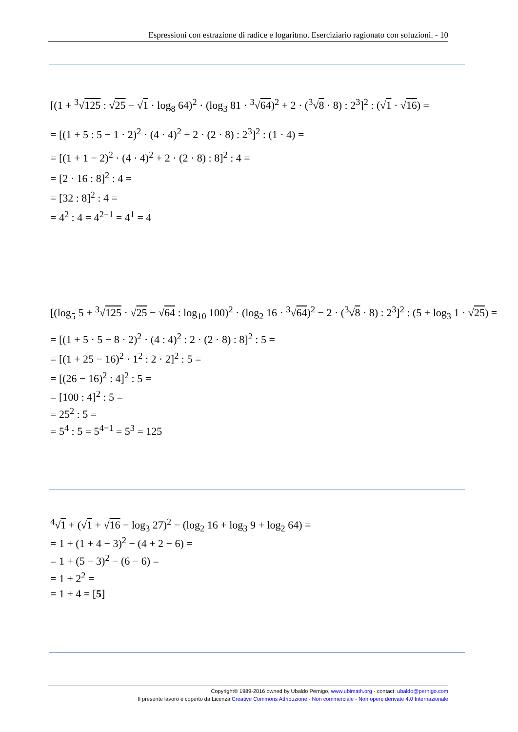Espressioni con estrazione di radice e logaritmo. Eserciziario ragionato con soluzioni. - 10
[(1 + <sup>3</sup>√125 : √25 − √1 · log<sub>8</sub> 64)<sup>2</sup> · (log<sub>3</sub> 81 · <sup>3</sup>√64)<sup>2</sup> + 2 · (<sup>3</sup>√8 · 8) : 2<sup>3</sup>]<sup>2</sup> : (√1 · √16) =
= [(1 + 5 : 5 − 1 · 2)<sup>2</sup> · (4 · 4)<sup>2</sup> + 2 · (2 · 8) : 2<sup>3</sup>]<sup>2</sup> : (1 · 4) =
= [(1 + 1 − 2)<sup>2</sup> · (4 · 4)<sup>2</sup> + 2 · (2 · 8) : 8]<sup>2</sup> : 4 =
= [2 · 16 : 8]<sup>2</sup> : 4 =
= [32 : 8]<sup>2</sup> : 4 =
= 4<sup>2</sup> : 4 = 4<sup>2−1</sup> = 4<sup>1</sup> = 4
[(log<sub>5</sub> 5 + <sup>3</sup>√125 · √25 − √64 : log<sub>10</sub> 100)<sup>2</sup> · (log<sub>2</sub> 16 · <sup>3</sup>√64)<sup>2</sup> − 2 · (<sup>3</sup>√8 · 8) : 2<sup>3</sup>]<sup>2</sup> : (5 + log<sub>3</sub> 1 · √25) =
= [(1 + 5 · 5 − 8 · 2)<sup>2</sup> · (4 : 4)<sup>2</sup> : 2 · (2 · 8) : 8]<sup>2</sup> : 5 =
= [(1 + 25 − 16)<sup>2</sup> · 1<sup>2</sup> : 2 · 2]<sup>2</sup> : 5 =
= [(26 − 16)<sup>2</sup> : 4]<sup>2</sup> : 5 =
= [100 : 4]<sup>2</sup> : 5 =
= 25<sup>2</sup> : 5 =
= 5<sup>4</sup> : 5 = 5<sup>4−1</sup> = 5<sup>3</sup> = 125
<sup>4</sup>√1 + (√1 + √16 − log<sub>3</sub> 27)<sup>2</sup> − (log<sub>2</sub> 16 + log<sub>3</sub> 9 + log<sub>2</sub> 64) =
= 1 + (1 + 4 − 3)<sup>2</sup> − (4 + 2 − 6) =
= 1 + (5 − 3)<sup>2</sup> − (6 − 6) =
= 1 + 2<sup>2</sup> =
= 1 + 4 = [5]
Copyright© 1989-2016 owned by Ubaldo Pernigo, www.ubimath.org - contact: ubaldo@pernigo.com
Il presente lavoro è coperto da Licenza Creative Commons Attribuzione - Non commerciale - Non opere derivate 4.0 Internazionale